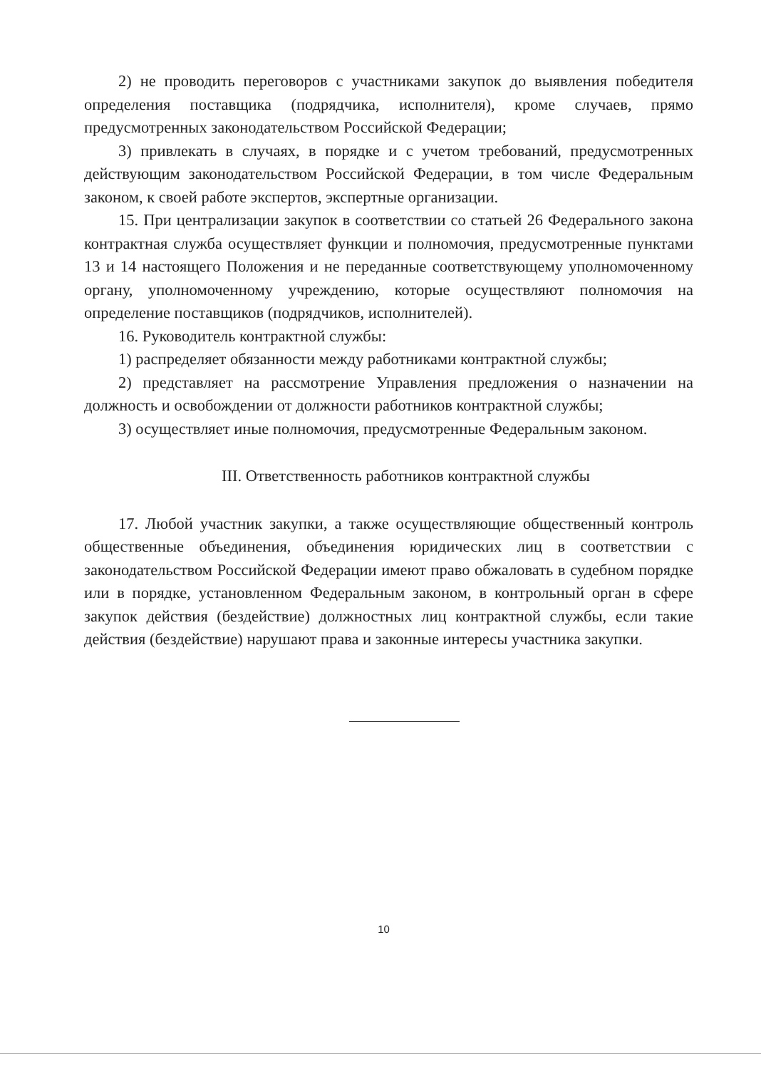2) не проводить переговоров с участниками закупок до выявления победителя определения поставщика (подрядчика, исполнителя), кроме случаев, прямо предусмотренных законодательством Российской Федерации;
3) привлекать в случаях, в порядке и с учетом требований, предусмотренных действующим законодательством Российской Федерации, в том числе Федеральным законом, к своей работе экспертов, экспертные организации.
15. При централизации закупок в соответствии со статьей 26 Федерального закона контрактная служба осуществляет функции и полномочия, предусмотренные пунктами 13 и 14 настоящего Положения и не переданные соответствующему уполномоченному органу, уполномоченному учреждению, которые осуществляют полномочия на определение поставщиков (подрядчиков, исполнителей).
16. Руководитель контрактной службы:
1) распределяет обязанности между работниками контрактной службы;
2) представляет на рассмотрение Управления предложения о назначении на должность и освобождении от должности работников контрактной службы;
3) осуществляет иные полномочия, предусмотренные Федеральным законом.
III. Ответственность работников контрактной службы
17. Любой участник закупки, а также осуществляющие общественный контроль общественные объединения, объединения юридических лиц в соответствии с законодательством Российской Федерации имеют право обжаловать в судебном порядке или в порядке, установленном Федеральным законом, в контрольный орган в сфере закупок действия (бездействие) должностных лиц контрактной службы, если такие действия (бездействие) нарушают права и законные интересы участника закупки.
10